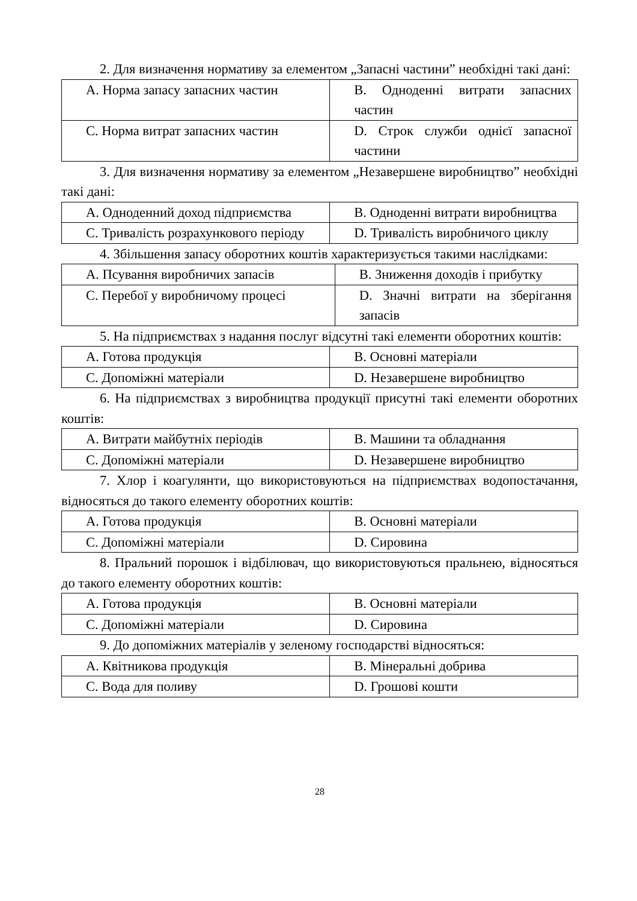2. Для визначення нормативу за елементом „Запасні частини” необхідні такі дані:
| A. Норма запасу запасних частин | B. Одноденні витрати запасних частин |
| C. Норма витрат запасних частин | D. Строк служби однієї запасної частини |
3. Для визначення нормативу за елементом „Незавершене виробництво” необхідні такі дані:
| A. Одноденний доход підприємства | B. Одноденні витрати виробництва |
| C. Тривалість розрахункового періоду | D. Тривалість виробничого циклу |
4. Збільшення запасу оборотних коштів характеризується такими наслідками:
| A. Псування виробничих запасів | B. Зниження доходів і прибутку |
| C. Перебої у виробничому процесі | D. Значні витрати на зберігання запасів |
5. На підприємствах з надання послуг відсутні такі елементи оборотних коштів:
| A. Готова продукція | B. Основні матеріали |
| C. Допоміжні матеріали | D. Незавершене виробництво |
6. На підприємствах з виробництва продукції присутні такі елементи оборотних коштів:
| A. Витрати майбутніх періодів | B. Машини та обладнання |
| C. Допоміжні матеріали | D. Незавершене виробництво |
7. Хлор і коагулянти, що використовуються на підприємствах водопостачання, відносяться до такого елементу оборотних коштів:
| A. Готова продукція | B. Основні матеріали |
| C. Допоміжні матеріали | D. Сировина |
8. Пральний порошок і відбілювач, що використовуються пральнею, відносяться до такого елементу оборотних коштів:
| A. Готова продукція | B. Основні матеріали |
| C. Допоміжні матеріали | D. Сировина |
9. До допоміжних матеріалів у зеленому господарстві відносяться:
| A. Квітникова продукція | B. Мінеральні добрива |
| C. Вода для поливу | D. Грошові кошти |
28